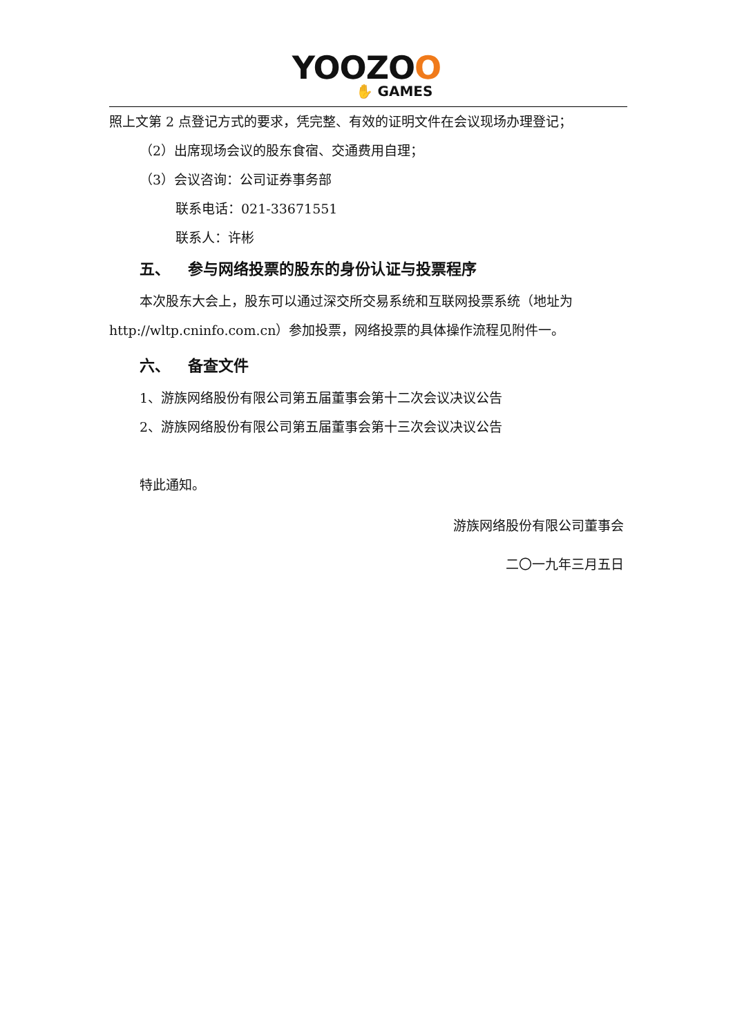YOOZOO
✋ GAMES
照上文第 2 点登记方式的要求，凭完整、有效的证明文件在会议现场办理登记；
（2）出席现场会议的股东食宿、交通费用自理；
（3）会议咨询：公司证券事务部
联系电话：021-33671551
联系人：许彬
五、 参与网络投票的股东的身份认证与投票程序
本次股东大会上，股东可以通过深交所交易系统和互联网投票系统（地址为
http://wltp.cninfo.com.cn）参加投票，网络投票的具体操作流程见附件一。
六、 备查文件
1、游族网络股份有限公司第五届董事会第十二次会议决议公告
2、游族网络股份有限公司第五届董事会第十三次会议决议公告
特此通知。
游族网络股份有限公司董事会
二〇一九年三月五日